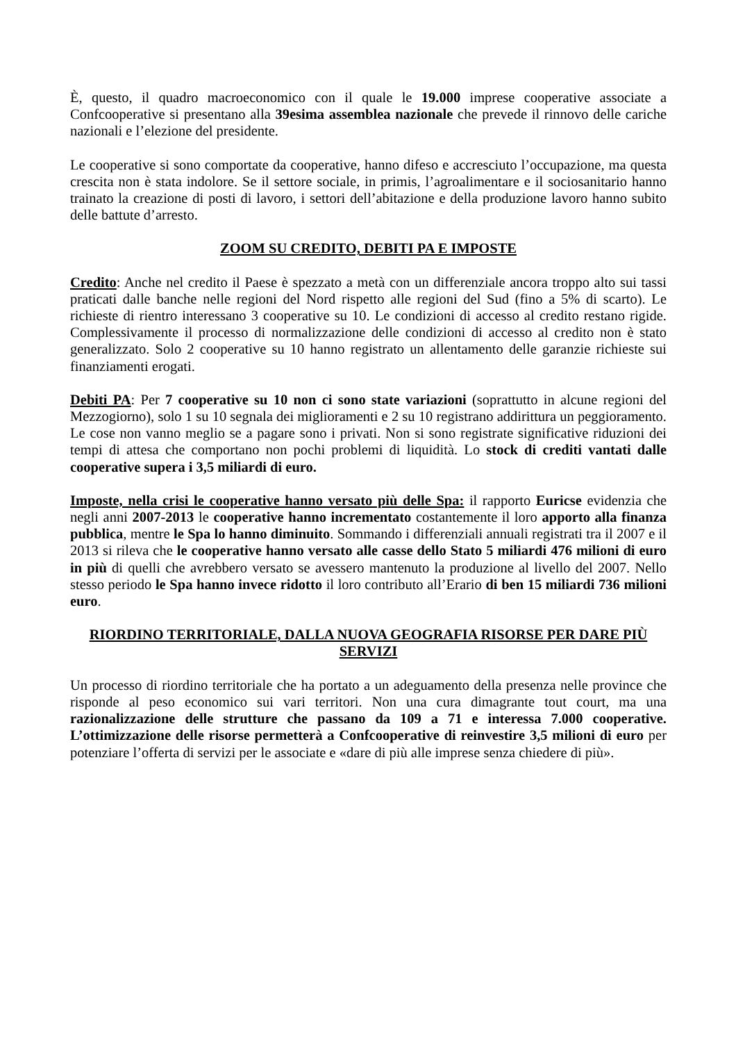È, questo, il quadro macroeconomico con il quale le 19.000 imprese cooperative associate a Confcooperative si presentano alla 39esima assemblea nazionale che prevede il rinnovo delle cariche nazionali e l’elezione del presidente.
Le cooperative si sono comportate da cooperative, hanno difeso e accresciuto l’occupazione, ma questa crescita non è stata indolore. Se il settore sociale, in primis, l’agroalimentare e il sociosanitario hanno trainato la creazione di posti di lavoro, i settori dell’abitazione e della produzione lavoro hanno subito delle battute d’arresto.
ZOOM SU CREDITO, DEBITI PA E IMPOSTE
Credito: Anche nel credito il Paese è spezzato a metà con un differenziale ancora troppo alto sui tassi praticati dalle banche nelle regioni del Nord rispetto alle regioni del Sud (fino a 5% di scarto). Le richieste di rientro interessano 3 cooperative su 10. Le condizioni di accesso al credito restano rigide. Complessivamente il processo di normalizzazione delle condizioni di accesso al credito non è stato generalizzato. Solo 2 cooperative su 10 hanno registrato un allentamento delle garanzie richieste sui finanziamenti erogati.
Debiti PA: Per 7 cooperative su 10 non ci sono state variazioni (soprattutto in alcune regioni del Mezzogiorno), solo 1 su 10 segnala dei miglioramenti e 2 su 10 registrano addirittura un peggioramento. Le cose non vanno meglio se a pagare sono i privati. Non si sono registrate significative riduzioni dei tempi di attesa che comportano non pochi problemi di liquidità. Lo stock di crediti vantati dalle cooperative supera i 3,5 miliardi di euro.
Imposte, nella crisi le cooperative hanno versato più delle Spa: il rapporto Euricse evidenzia che negli anni 2007-2013 le cooperative hanno incrementato costantemente il loro apporto alla finanza pubblica, mentre le Spa lo hanno diminuito. Sommando i differenziali annuali registrati tra il 2007 e il 2013 si rileva che le cooperative hanno versato alle casse dello Stato 5 miliardi 476 milioni di euro in più di quelli che avrebbero versato se avessero mantenuto la produzione al livello del 2007. Nello stesso periodo le Spa hanno invece ridotto il loro contributo all’Erario di ben 15 miliardi 736 milioni euro.
RIORDINO TERRITORIALE, DALLA NUOVA GEOGRAFIA RISORSE PER DARE PIÙ SERVIZI
Un processo di riordino territoriale che ha portato a un adeguamento della presenza nelle province che risponde al peso economico sui vari territori. Non una cura dimagrante tout court, ma una razionalizzazione delle strutture che passano da 109 a 71 e interessa 7.000 cooperative. L’ottimizzazione delle risorse permetterà a Confcooperative di reinvestire 3,5 milioni di euro per potenziare l’offerta di servizi per le associate e «dare di più alle imprese senza chiedere di più».